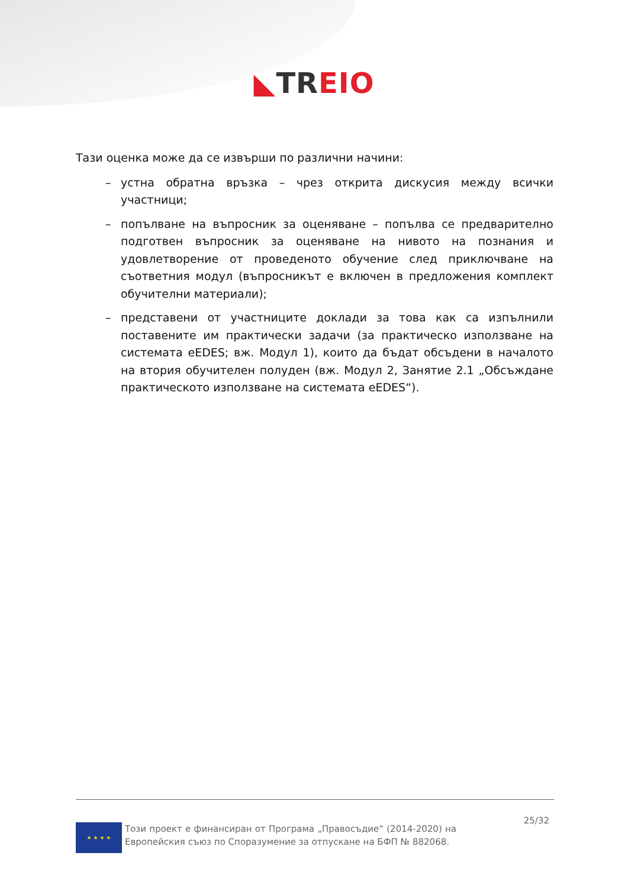◣TR EIO
Тази оценка може да се извърши по различни начини:
– устна обратна връзка – чрез открита дискусия между всички участници;
– попълване на въпросник за оценяване – попълва се предварително подготвен въпросник за оценяване на нивото на познания и удовлетворение от проведеното обучение след приключване на съответния модул (въпросникът е включен в предложения комплект обучителни материали);
– представени от участниците доклади за това как са изпълнили поставените им практически задачи (за практическо използване на системата eEDES; вж. Модул 1), които да бъдат обсъдени в началото на втория обучителен полуден (вж. Модул 2, Занятие 2.1 „Обсъждане практическото използване на системата eEDES“).
★ ★ ★ ★
Този проект е финансиран от Програма „Правосъдие“ (2014-2020) на Европейския съюз по Споразумение за отпускане на БФП № 882068.
25/32